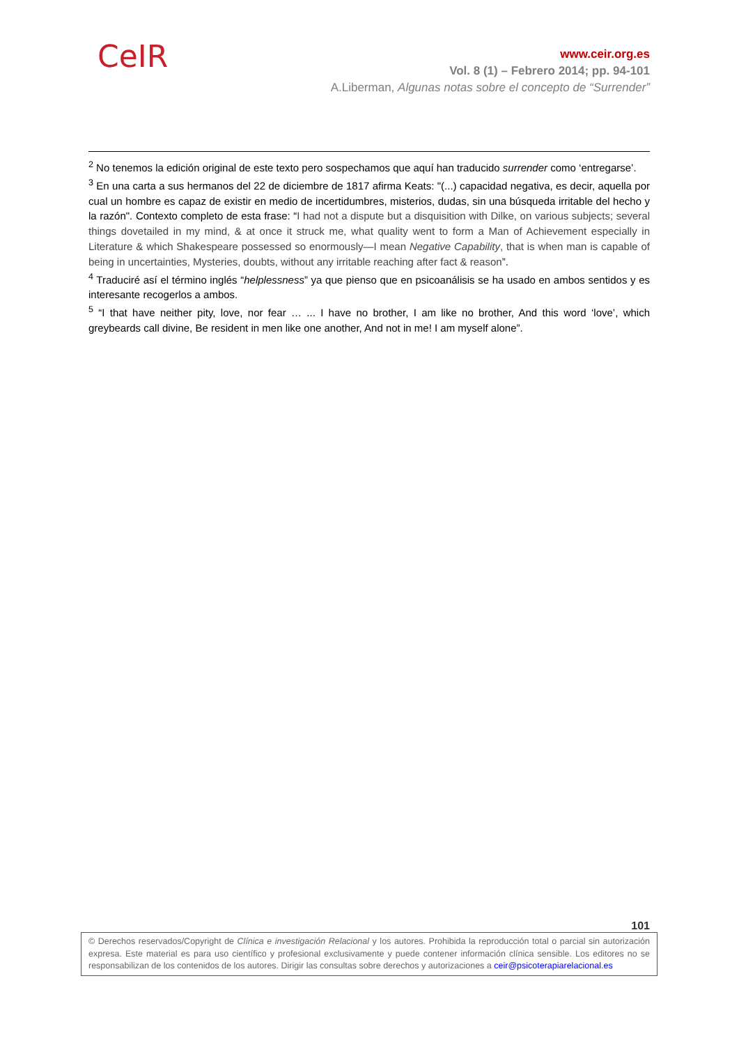CeIR
www.ceir.org.es
Vol. 8 (1) – Febrero 2014; pp. 94-101
A.Liberman, Algunas notas sobre el concepto de “Surrender”
<sup>2</sup> No tenemos la edición original de este texto pero sospechamos que aquí han traducido surrender como ‘entregarse’.
<sup>3</sup> En una carta a sus hermanos del 22 de diciembre de 1817 afirma Keats: "(...) capacidad negativa, es decir, aquella por cual un hombre es capaz de existir en medio de incertidumbres, misterios, dudas, sin una búsqueda irritable del hecho y la razón". Contexto completo de esta frase: “I had not a dispute but a disquisition with Dilke, on various subjects; several things dovetailed in my mind, & at once it struck me, what quality went to form a Man of Achievement especially in Literature & which Shakespeare possessed so enormously—I mean Negative Capability, that is when man is capable of being in uncertainties, Mysteries, doubts, without any irritable reaching after fact & reason”.
<sup>4</sup> Traduciré así el término inglés “helplessness” ya que pienso que en psicoanálisis se ha usado en ambos sentidos y es interesante recogerlos a ambos.
<sup>5</sup> “I that have neither pity, love, nor fear … ... I have no brother, I am like no brother, And this word ‘love’, which greybeards call divine, Be resident in men like one another, And not in me! I am myself alone”.
101
© Derechos reservados/Copyright de Clínica e investigación Relacional y los autores. Prohibida la reproducción total o parcial sin autorización expresa. Este material es para uso científico y profesional exclusivamente y puede contener información clínica sensible. Los editores no se responsabilizan de los contenidos de los autores. Dirigir las consultas sobre derechos y autorizaciones a ceir@psicoterapiarelacional.es